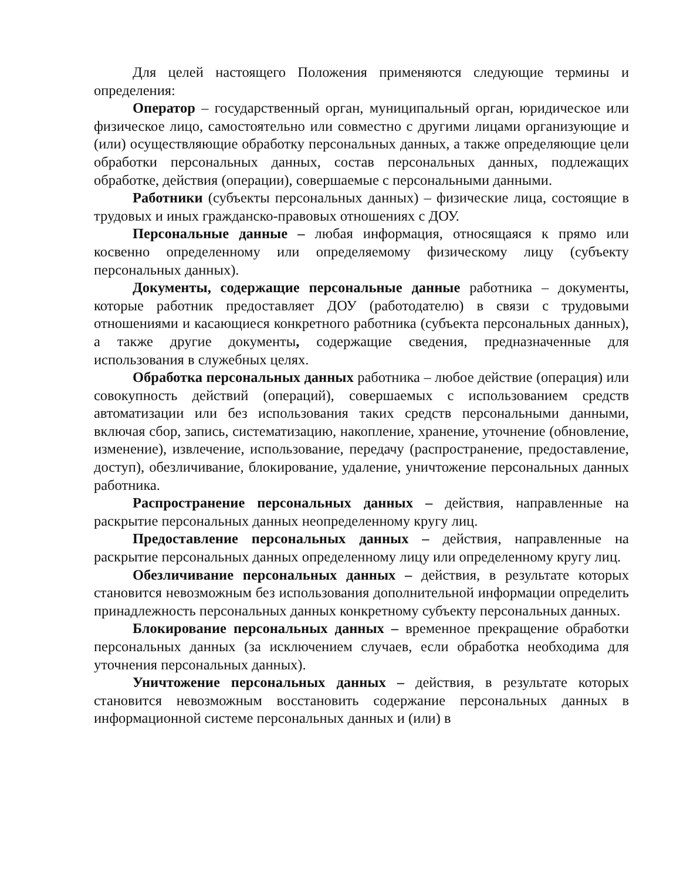Для целей настоящего Положения применяются следующие термины и определения:
Оператор – государственный орган, муниципальный орган, юридическое или физическое лицо, самостоятельно или совместно с другими лицами организующие и (или) осуществляющие обработку персональных данных, а также определяющие цели обработки персональных данных, состав персональных данных, подлежащих обработке, действия (операции), совершаемые с персональными данными.
Работники (субъекты персональных данных) – физические лица, состоящие в трудовых и иных гражданско-правовых отношениях с ДОУ.
Персональные данные – любая информация, относящаяся к прямо или косвенно определенному или определяемому физическому лицу (субъекту персональных данных).
Документы, содержащие персональные данные работника – документы, которые работник предоставляет ДОУ (работодателю) в связи с трудовыми отношениями и касающиеся конкретного работника (субъекта персональных данных), а также другие документы, содержащие сведения, предназначенные для использования в служебных целях.
Обработка персональных данных работника – любое действие (операция) или совокупность действий (операций), совершаемых с использованием средств автоматизации или без использования таких средств персональными данными, включая сбор, запись, систематизацию, накопление, хранение, уточнение (обновление, изменение), извлечение, использование, передачу (распространение, предоставление, доступ), обезличивание, блокирование, удаление, уничтожение персональных данных работника.
Распространение персональных данных – действия, направленные на раскрытие персональных данных неопределенному кругу лиц.
Предоставление персональных данных – действия, направленные на раскрытие персональных данных определенному лицу или определенному кругу лиц.
Обезличивание персональных данных – действия, в результате которых становится невозможным без использования дополнительной информации определить принадлежность персональных данных конкретному субъекту персональных данных.
Блокирование персональных данных – временное прекращение обработки персональных данных (за исключением случаев, если обработка необходима для уточнения персональных данных).
Уничтожение персональных данных – действия, в результате которых становится невозможным восстановить содержание персональных данных в информационной системе персональных данных и (или) в